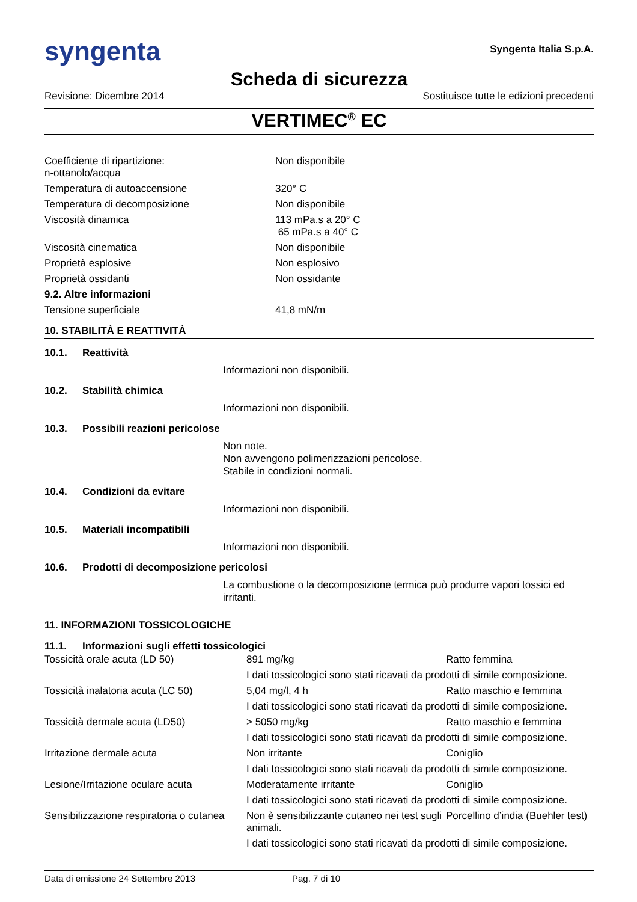syngenta
Syngenta Italia S.p.A.
Scheda di sicurezza
Revisione: Dicembre 2014 Sostituisce tutte le edizioni precedenti
VERTIMEC<sup>®</sup> EC
| Coefficiente di ripartizione: n-ottanolo/acqua | Non disponibile |
| Temperatura di autoaccensione | 320° C |
| Temperatura di decomposizione | Non disponibile |
| Viscosità dinamica | 113 mPa.s a 20° C 65 mPa.s a 40° C |
| Viscosità cinematica | Non disponibile |
| Proprietà esplosive | Non esplosivo |
| Proprietà ossidanti | Non ossidante |
| 9.2. Altre informazioni | |
| Tensione superficiale | 41,8 mN/m |
10. STABILITÀ E REATTIVITÀ
10.1. Reattività
Informazioni non disponibili.
10.2. Stabilità chimica
Informazioni non disponibili.
10.3. Possibili reazioni pericolose
Non note.
Non avvengono polimerizzazioni pericolose.
Stabile in condizioni normali.
10.4. Condizioni da evitare
Informazioni non disponibili.
10.5. Materiali incompatibili
Informazioni non disponibili.
10.6. Prodotti di decomposizione pericolosi
La combustione o la decomposizione termica può produrre vapori tossici ed irritanti.
11. INFORMAZIONI TOSSICOLOGICHE
11.1. Informazioni sugli effetti tossicologici
| Tossicità orale acuta (LD 50) | 891 mg/kg | Ratto femmina |
| | I dati tossicologici sono stati ricavati da prodotti di simile composizione. | |
| Tossicità inalatoria acuta (LC 50) | 5,04 mg/l, 4 h | Ratto maschio e femmina |
| | I dati tossicologici sono stati ricavati da prodotti di simile composizione. | |
| Tossicità dermale acuta (LD50) | > 5050 mg/kg | Ratto maschio e femmina |
| | I dati tossicologici sono stati ricavati da prodotti di simile composizione. | |
| Irritazione dermale acuta | Non irritante | Coniglio |
| | I dati tossicologici sono stati ricavati da prodotti di simile composizione. | |
| Lesione/Irritazione oculare acuta | Moderatamente irritante | Coniglio |
| | I dati tossicologici sono stati ricavati da prodotti di simile composizione. | |
| Sensibilizzazione respiratoria o cutanea | Non è sensibilizzante cutaneo nei test sugli animali. | Porcellino d’india (Buehler test) |
| | I dati tossicologici sono stati ricavati da prodotti di simile composizione. | |
Data di emissione 24 Settembre 2013 Pag. 7 di 10